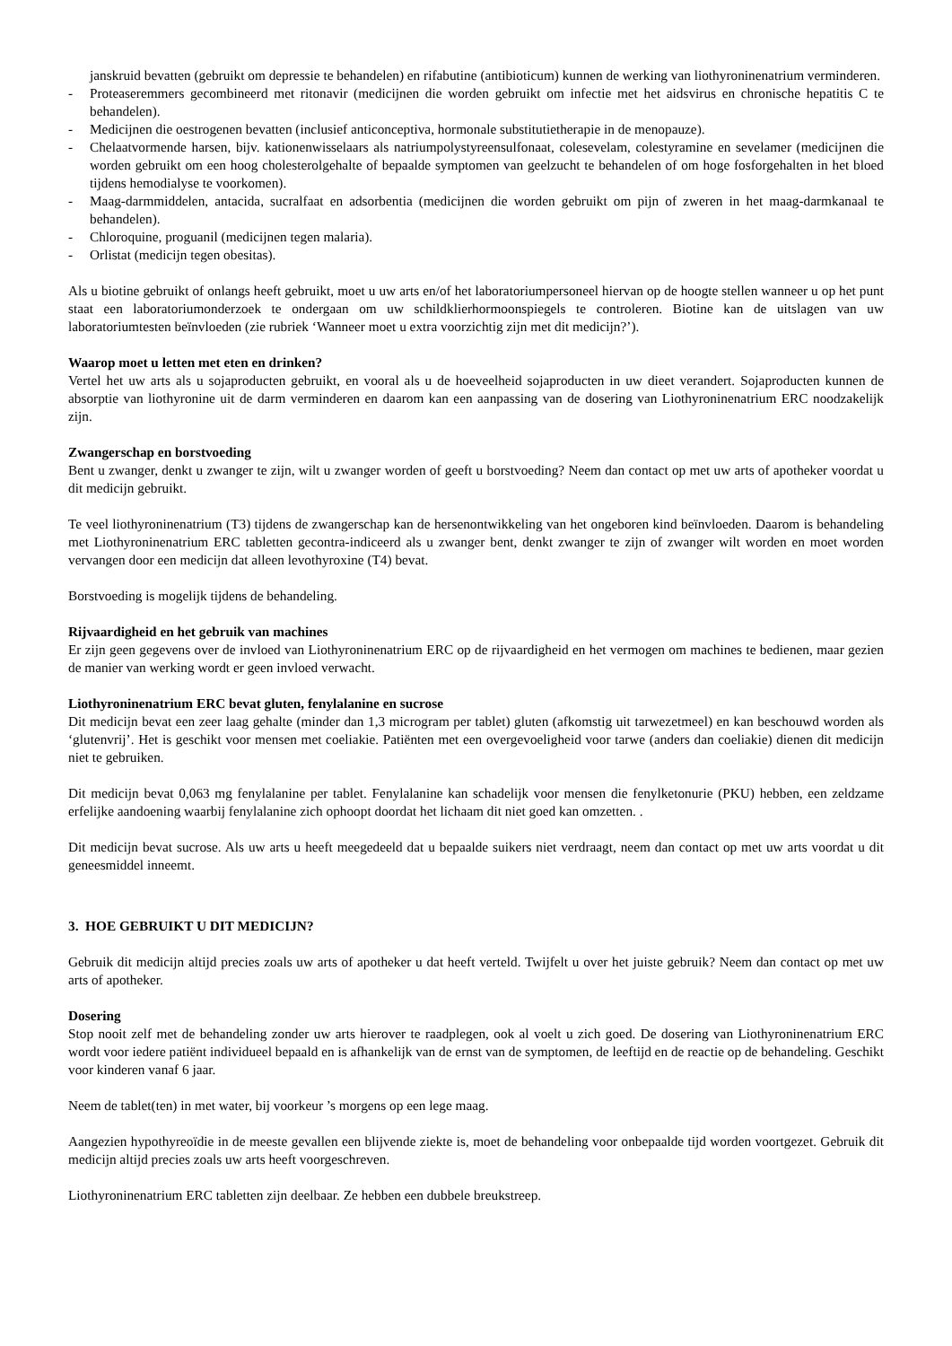janskruid bevatten (gebruikt om depressie te behandelen) en rifabutine (antibioticum) kunnen de werking van liothyroninenatrium verminderen.
- Proteaseremmers gecombineerd met ritonavir (medicijnen die worden gebruikt om infectie met het aidsvirus en chronische hepatitis C te behandelen).
- Medicijnen die oestrogenen bevatten (inclusief anticonceptiva, hormonale substitutietherapie in de menopauze).
- Chelaatvormende harsen, bijv. kationenwisselaars als natriumpolystyreensulfonaat, colesevelam, colestyramine en sevelamer (medicijnen die worden gebruikt om een hoog cholesterolgehalte of bepaalde symptomen van geelzucht te behandelen of om hoge fosforgehalten in het bloed tijdens hemodialyse te voorkomen).
- Maag-darmmiddelen, antacida, sucralfaat en adsorbentia (medicijnen die worden gebruikt om pijn of zweren in het maag-darmkanaal te behandelen).
- Chloroquine, proguanil (medicijnen tegen malaria).
- Orlistat (medicijn tegen obesitas).
Als u biotine gebruikt of onlangs heeft gebruikt, moet u uw arts en/of het laboratoriumpersoneel hiervan op de hoogte stellen wanneer u op het punt staat een laboratoriumonderzoek te ondergaan om uw schildklierhormoonspiegels te controleren. Biotine kan de uitslagen van uw laboratoriumtesten beïnvloeden (zie rubriek ‘Wanneer moet u extra voorzichtig zijn met dit medicijn?’).
Waarop moet u letten met eten en drinken?
Vertel het uw arts als u sojaproducten gebruikt, en vooral als u de hoeveelheid sojaproducten in uw dieet verandert. Sojaproducten kunnen de absorptie van liothyronine uit de darm verminderen en daarom kan een aanpassing van de dosering van Liothyroninenatrium ERC noodzakelijk zijn.
Zwangerschap en borstvoeding
Bent u zwanger, denkt u zwanger te zijn, wilt u zwanger worden of geeft u borstvoeding? Neem dan contact op met uw arts of apotheker voordat u dit medicijn gebruikt.
Te veel liothyroninenatrium (T3) tijdens de zwangerschap kan de hersenontwikkeling van het ongeboren kind beïnvloeden. Daarom is behandeling met Liothyroninenatrium ERC tabletten gecontra-indiceerd als u zwanger bent, denkt zwanger te zijn of zwanger wilt worden en moet worden vervangen door een medicijn dat alleen levothyroxine (T4) bevat.
Borstvoeding is mogelijk tijdens de behandeling.
Rijvaardigheid en het gebruik van machines
Er zijn geen gegevens over de invloed van Liothyroninenatrium ERC op de rijvaardigheid en het vermogen om machines te bedienen, maar gezien de manier van werking wordt er geen invloed verwacht.
Liothyroninenatrium ERC bevat gluten, fenylalanine en sucrose
Dit medicijn bevat een zeer laag gehalte (minder dan 1,3 microgram per tablet) gluten (afkomstig uit tarwezetmeel) en kan beschouwd worden als ‘glutenvrij’. Het is geschikt voor mensen met coeliakie. Patiënten met een overgevoeligheid voor tarwe (anders dan coeliakie) dienen dit medicijn niet te gebruiken.
Dit medicijn bevat 0,063 mg fenylalanine per tablet. Fenylalanine kan schadelijk voor mensen die fenylketonurie (PKU) hebben, een zeldzame erfelijke aandoening waarbij fenylalanine zich ophoopt doordat het lichaam dit niet goed kan omzetten. .
Dit medicijn bevat sucrose. Als uw arts u heeft meegedeeld dat u bepaalde suikers niet verdraagt, neem dan contact op met uw arts voordat u dit geneesmiddel inneemt.
3. HOE GEBRUIKT U DIT MEDICIJN?
Gebruik dit medicijn altijd precies zoals uw arts of apotheker u dat heeft verteld. Twijfelt u over het juiste gebruik? Neem dan contact op met uw arts of apotheker.
Dosering
Stop nooit zelf met de behandeling zonder uw arts hierover te raadplegen, ook al voelt u zich goed. De dosering van Liothyroninenatrium ERC wordt voor iedere patiënt individueel bepaald en is afhankelijk van de ernst van de symptomen, de leeftijd en de reactie op de behandeling. Geschikt voor kinderen vanaf 6 jaar.
Neem de tablet(ten) in met water, bij voorkeur ’s morgens op een lege maag.
Aangezien hypothyreoïdie in de meeste gevallen een blijvende ziekte is, moet de behandeling voor onbepaalde tijd worden voortgezet. Gebruik dit medicijn altijd precies zoals uw arts heeft voorgeschreven.
Liothyroninenatrium ERC tabletten zijn deelbaar. Ze hebben een dubbele breukstreep.